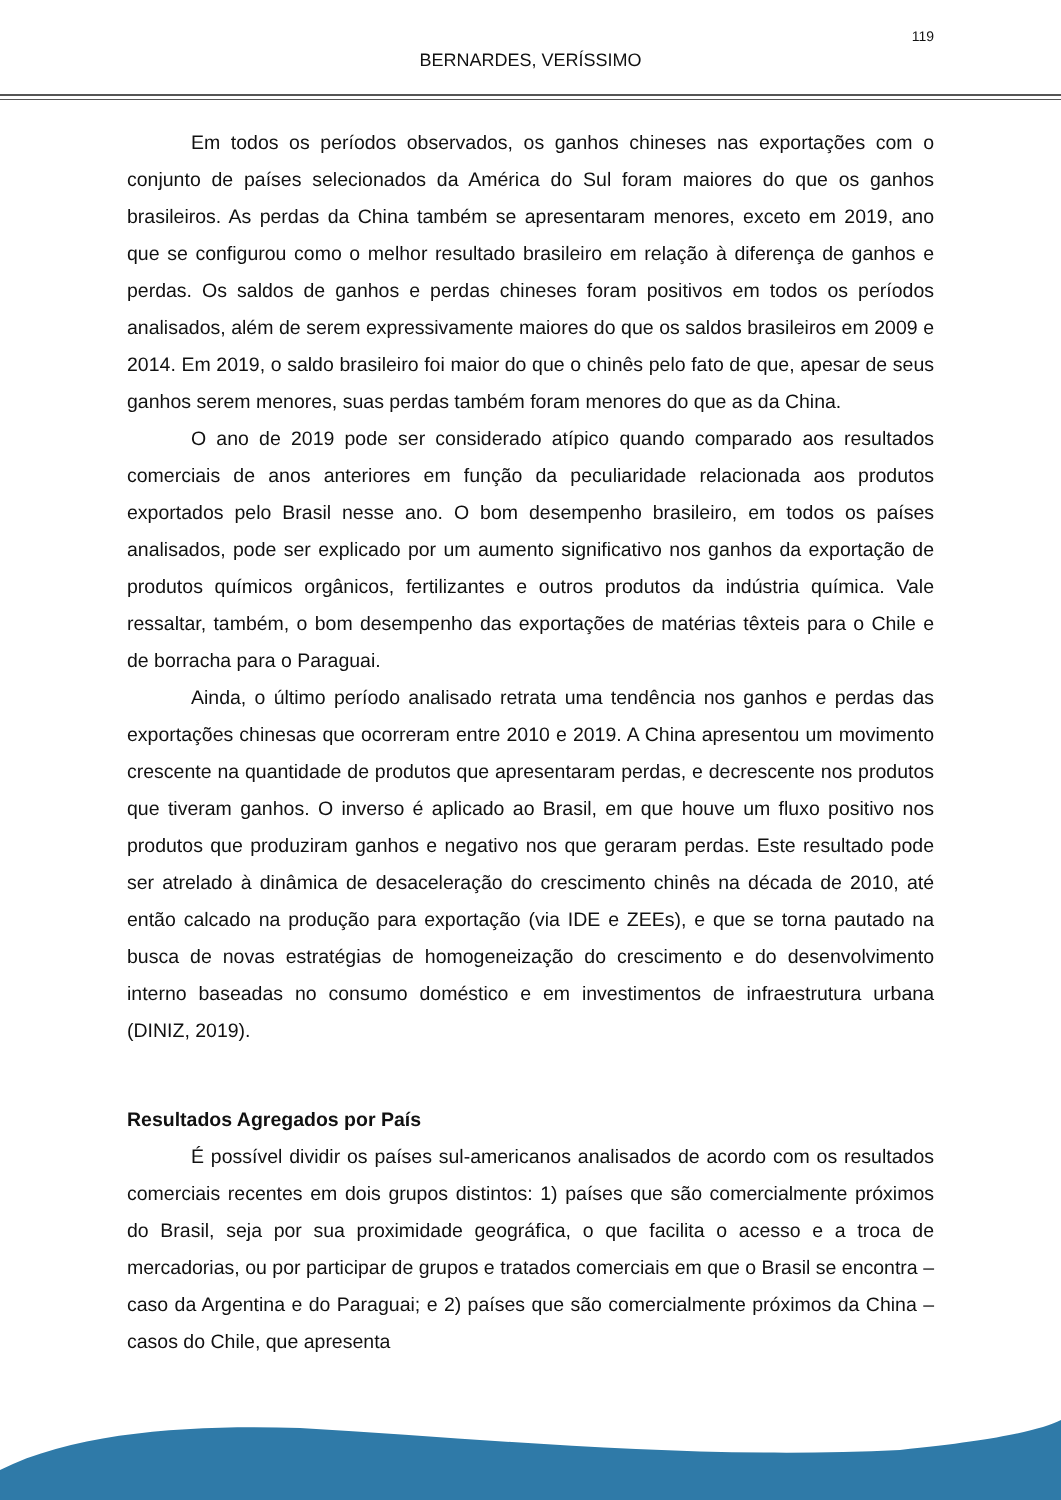119
BERNARDES, VERÍSSIMO
Em todos os períodos observados, os ganhos chineses nas exportações com o conjunto de países selecionados da América do Sul foram maiores do que os ganhos brasileiros. As perdas da China também se apresentaram menores, exceto em 2019, ano que se configurou como o melhor resultado brasileiro em relação à diferença de ganhos e perdas. Os saldos de ganhos e perdas chineses foram positivos em todos os períodos analisados, além de serem expressivamente maiores do que os saldos brasileiros em 2009 e 2014. Em 2019, o saldo brasileiro foi maior do que o chinês pelo fato de que, apesar de seus ganhos serem menores, suas perdas também foram menores do que as da China.
O ano de 2019 pode ser considerado atípico quando comparado aos resultados comerciais de anos anteriores em função da peculiaridade relacionada aos produtos exportados pelo Brasil nesse ano. O bom desempenho brasileiro, em todos os países analisados, pode ser explicado por um aumento significativo nos ganhos da exportação de produtos químicos orgânicos, fertilizantes e outros produtos da indústria química. Vale ressaltar, também, o bom desempenho das exportações de matérias têxteis para o Chile e de borracha para o Paraguai.
Ainda, o último período analisado retrata uma tendência nos ganhos e perdas das exportações chinesas que ocorreram entre 2010 e 2019. A China apresentou um movimento crescente na quantidade de produtos que apresentaram perdas, e decrescente nos produtos que tiveram ganhos. O inverso é aplicado ao Brasil, em que houve um fluxo positivo nos produtos que produziram ganhos e negativo nos que geraram perdas. Este resultado pode ser atrelado à dinâmica de desaceleração do crescimento chinês na década de 2010, até então calcado na produção para exportação (via IDE e ZEEs), e que se torna pautado na busca de novas estratégias de homogeneização do crescimento e do desenvolvimento interno baseadas no consumo doméstico e em investimentos de infraestrutura urbana (DINIZ, 2019).
Resultados Agregados por País
É possível dividir os países sul-americanos analisados de acordo com os resultados comerciais recentes em dois grupos distintos: 1) países que são comercialmente próximos do Brasil, seja por sua proximidade geográfica, o que facilita o acesso e a troca de mercadorias, ou por participar de grupos e tratados comerciais em que o Brasil se encontra – caso da Argentina e do Paraguai; e 2) países que são comercialmente próximos da China – casos do Chile, que apresenta